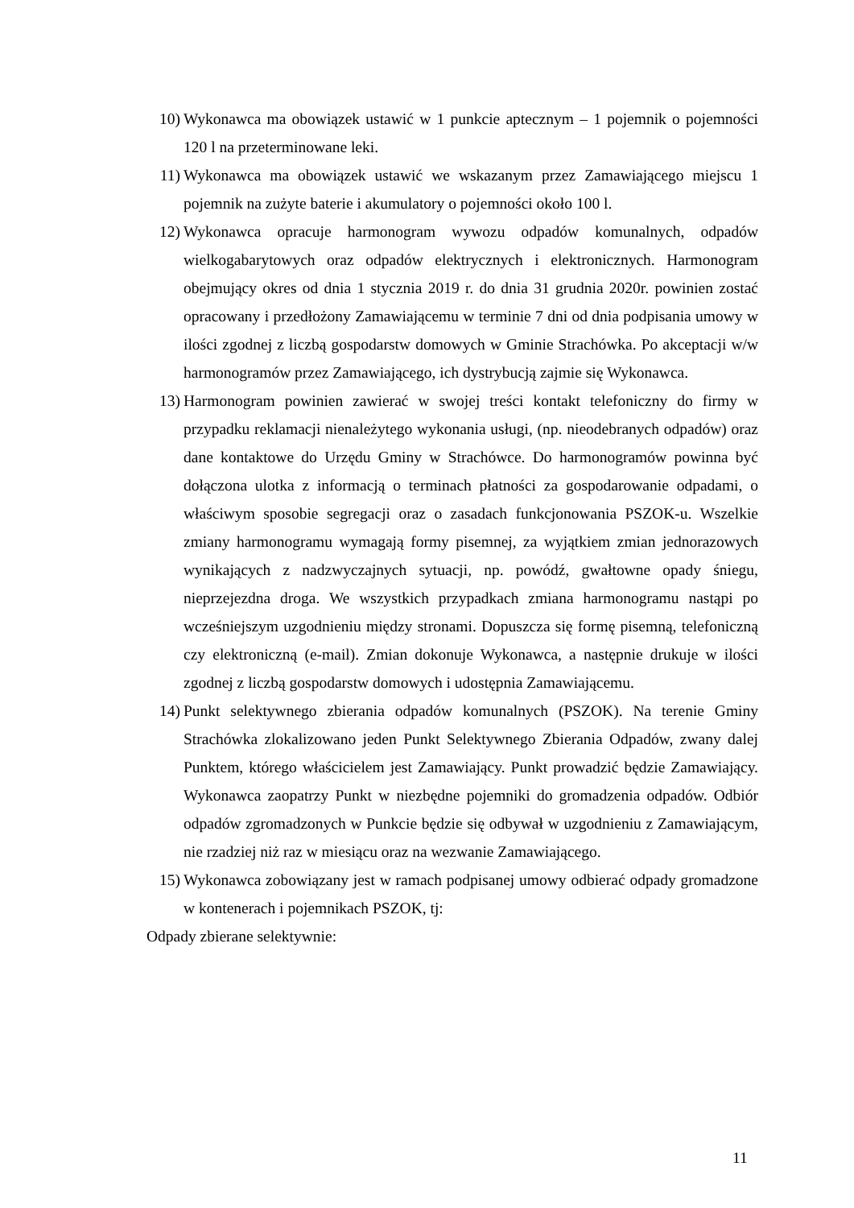10) Wykonawca ma obowiązek ustawić w 1 punkcie aptecznym – 1 pojemnik o pojemności 120 l na przeterminowane leki.
11) Wykonawca ma obowiązek ustawić we wskazanym przez Zamawiającego miejscu 1 pojemnik na zużyte baterie i akumulatory o pojemności około 100 l.
12) Wykonawca opracuje harmonogram wywozu odpadów komunalnych, odpadów wielkogabarytowych oraz odpadów elektrycznych i elektronicznych. Harmonogram obejmujący okres od dnia 1 stycznia 2019 r. do dnia 31 grudnia 2020r. powinien zostać opracowany i przedłożony Zamawiającemu w terminie 7 dni od dnia podpisania umowy w ilości zgodnej z liczbą gospodarstw domowych w Gminie Strachówka. Po akceptacji w/w harmonogramów przez Zamawiającego, ich dystrybucją zajmie się Wykonawca.
13) Harmonogram powinien zawierać w swojej treści kontakt telefoniczny do firmy w przypadku reklamacji nienależytego wykonania usługi, (np. nieodebranych odpadów) oraz dane kontaktowe do Urzędu Gminy w Strachówce. Do harmonogramów powinna być dołączona ulotka z informacją o terminach płatności za gospodarowanie odpadami, o właściwym sposobie segregacji oraz o zasadach funkcjonowania PSZOK-u. Wszelkie zmiany harmonogramu wymagają formy pisemnej, za wyjątkiem zmian jednorazowych wynikających z nadzwyczajnych sytuacji, np. powódź, gwałtowne opady śniegu, nieprzejezdna droga. We wszystkich przypadkach zmiana harmonogramu nastąpi po wcześniejszym uzgodnieniu między stronami. Dopuszcza się formę pisemną, telefoniczną czy elektroniczną (e-mail). Zmian dokonuje Wykonawca, a następnie drukuje w ilości zgodnej z liczbą gospodarstw domowych i udostępnia Zamawiającemu.
14) Punkt selektywnego zbierania odpadów komunalnych (PSZOK). Na terenie Gminy Strachówka zlokalizowano jeden Punkt Selektywnego Zbierania Odpadów, zwany dalej Punktem, którego właścicielem jest Zamawiający. Punkt prowadzić będzie Zamawiający. Wykonawca zaopatrzy Punkt w niezbędne pojemniki do gromadzenia odpadów. Odbiór odpadów zgromadzonych w Punkcie będzie się odbywał w uzgodnieniu z Zamawiającym, nie rzadziej niż raz w miesiącu oraz na wezwanie Zamawiającego.
15) Wykonawca zobowiązany jest w ramach podpisanej umowy odbierać odpady gromadzone w kontenerach i pojemnikach PSZOK, tj:
Odpady zbierane selektywnie:
11